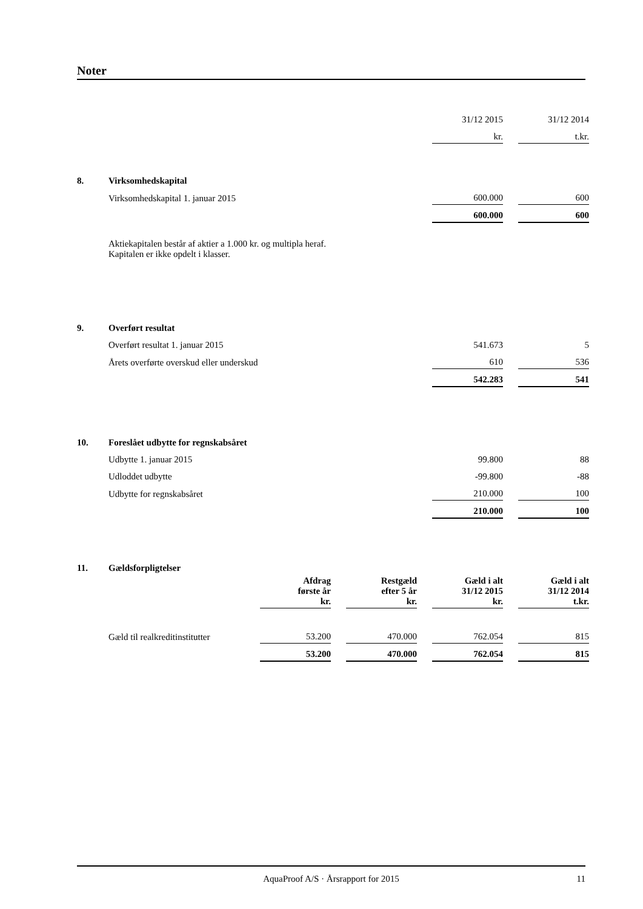Noter
| | | | | | | 31/12 2015 | | 31/12 2014 |
| | | | | | | kr. | | t.kr. |
| 8. | Virksomhedskapital | | | | | | | |
| | Virksomhedskapital 1. januar 2015 | | | | | 600.000 | | 600 |
| | | | | | | 600.000 | | 600 |
| | Aktiekapitalen består af aktier a 1.000 kr. og multipla heraf. Kapitalen er ikke opdelt i klasser. | | | | | | | |
| 9. | Overført resultat | | | | | | | |
| | Overført resultat 1. januar 2015 | | | | | 541.673 | | 5 |
| | Årets overførte overskud eller underskud | | | | | 610 | | 536 |
| | | | | | | 542.283 | | 541 |
| 10. | Foreslået udbytte for regnskabsåret | | | | | | | |
| | Udbytte 1. januar 2015 | | | | | 99.800 | | 88 |
| | Udloddet udbytte | | | | | -99.800 | | -88 |
| | Udbytte for regnskabsåret | | | | | 210.000 | | 100 |
| | | | | | | 210.000 | | 100 |
| 11. | Gældsforpligtelser | | | | | | | |
| | | Afdrag første år kr. | | Restgæld efter 5 år kr. | | Gæld i alt 31/12 2015 kr. | | Gæld i alt 31/12 2014 t.kr. |
| | Gæld til realkreditinstitutter | 53.200 | | 470.000 | | 762.054 | | 815 |
| | | 53.200 | | 470.000 | | 762.054 | | 815 |
AquaProof A/S · Årsrapport for 2015 11